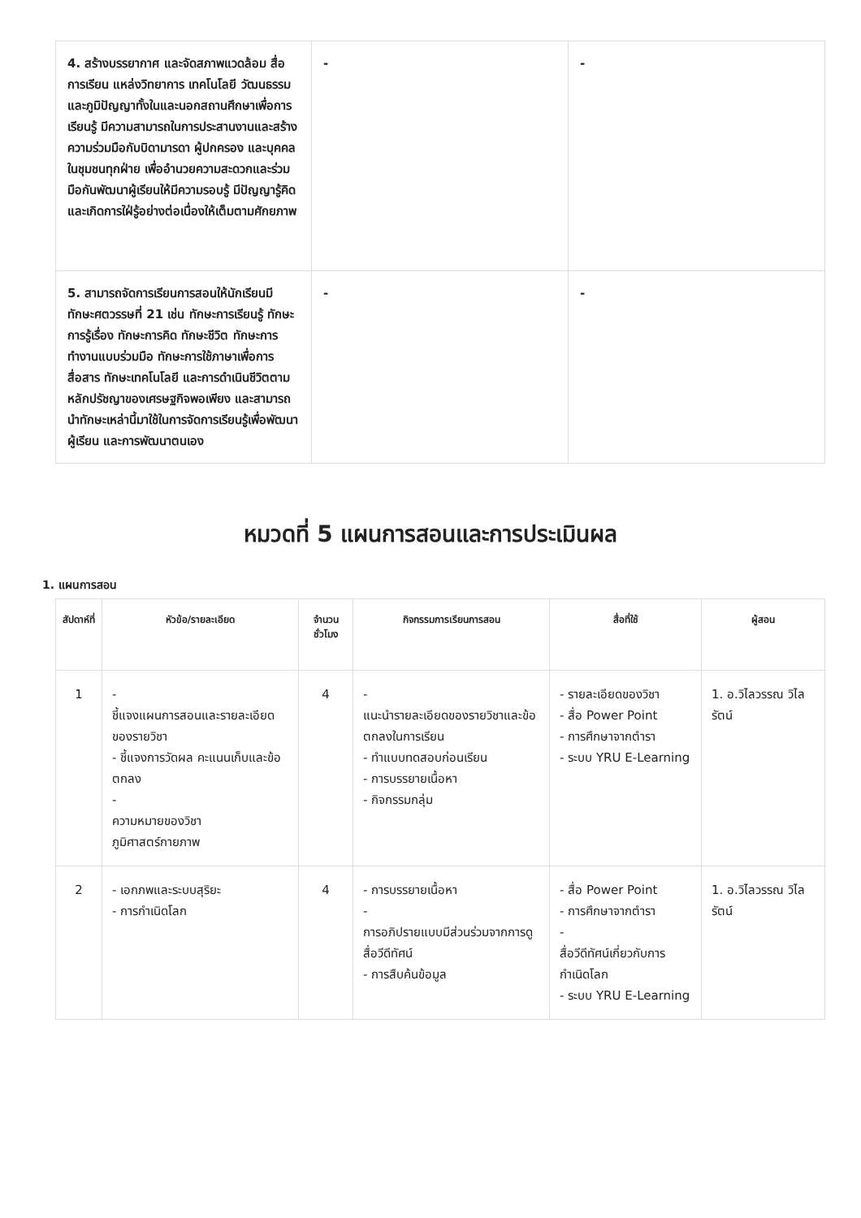| 4. สร้างบรรยากาศ และจัดสภาพแวดล้อม สื่อการเรียน แหล่งวิทยาการ เทคโนโลยี วัฒนธรรมและภูมิปัญญาทั้งในและนอกสถานศึกษาเพื่อการเรียนรู้ มีความสามารถในการประสานงานและสร้างความร่วมมือกับบิดามารดา ผู้ปกครอง และบุคคลในชุมชนทุกฝ่าย เพื่ออำนวยความสะดวกและร่วมมือกันพัฒนาผู้เรียนให้มีความรอบรู้ มีปัญญารู้คิดและเกิดการใฝ่รู้อย่างต่อเนื่องให้เต็มตามศักยภาพ | - | - |
| 5. สามารถจัดการเรียนการสอนให้นักเรียนมีทักษะศตวรรษที่ 21 เช่น ทักษะการเรียนรู้ ทักษะการรู้เรื่อง ทักษะการคิด ทักษะชีวิต ทักษะการทำงานแบบร่วมมือ ทักษะการใช้ภาษาเพื่อการสื่อสาร ทักษะเทคโนโลยี และการดำเนินชีวิตตามหลักปรัชญาของเศรษฐกิจพอเพียง และสามารถนำทักษะเหล่านี้มาใช้ในการจัดการเรียนรู้เพื่อพัฒนาผู้เรียน และการพัฒนาตนเอง | - | - |
หมวดที่ 5 แผนการสอนและการประเมินผล
1. แผนการสอน
| สัปดาห์ที่ | หัวข้อ/รายละเอียด | จำนวนชั่วโมง | กิจกรรมการเรียนการสอน | สื่อที่ใช้ | ผู้สอน |
| --- | --- | --- | --- | --- | --- |
| 1 | - ชี้แจงแผนการสอนและรายละเอียดของรายวิชา - ชี้แจงการวัดผล คะแนนเก็บและข้อตกลง - ความหมายของวิชาภูมิศาสตร์กายภาพ | 4 | - แนะนำรายละเอียดของรายวิชาและข้อตกลงในการเรียน - ทำแบบทดสอบก่อนเรียน - การบรรยายเนื้อหา - กิจกรรมกลุ่ม | - รายละเอียดของวิชา - สื่อ Power Point - การศึกษาจากตำรา - ระบบ YRU E-Learning | 1. อ.วิไลวรรณ วิไลรัตน์ |
| 2 | - เอกภพและระบบสุริยะ - การกำเนิดโลก | 4 | - การบรรยายเนื้อหา - การอภิปรายแบบมีส่วนร่วมจากการดูสื่อวีดีทัศน์ - การสืบค้นข้อมูล | - สื่อ Power Point - การศึกษาจากตำรา - สื่อวีดีทัศน์เกี่ยวกับการกำเนิดโลก - ระบบ YRU E-Learning | 1. อ.วิไลวรรณ วิไลรัตน์ |